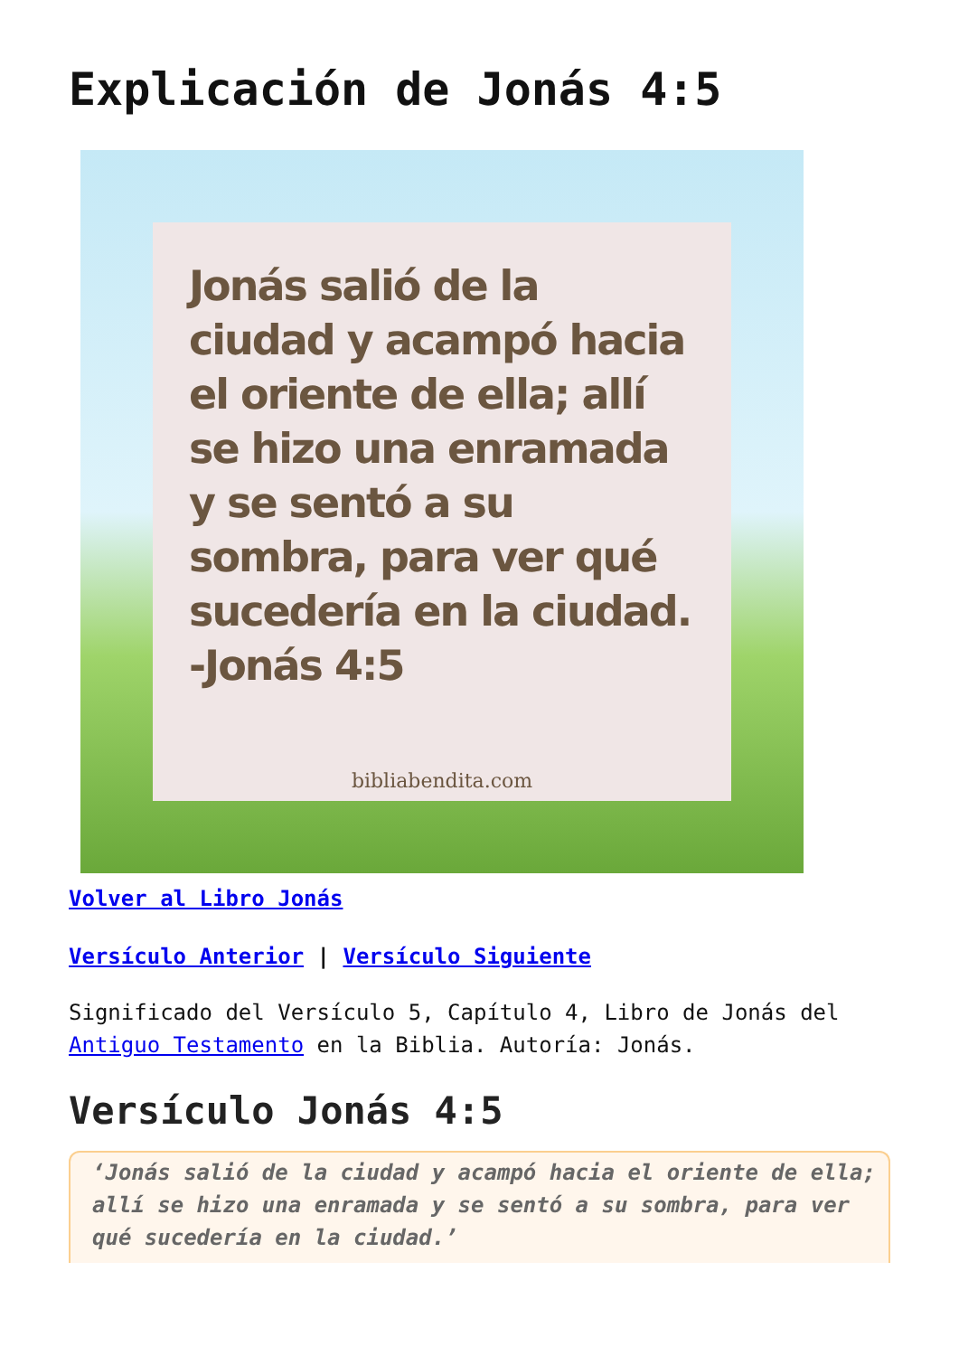Explicación de Jonás 4:5
Jonás salió de la ciudad y acampó hacia el oriente de ella; allí se hizo una enramada y se sentó a su sombra, para ver qué sucedería en la ciudad.
-Jonás 4:5
bibliabendita.com
Volver al Libro Jonás
Versículo Anterior | Versículo Siguiente
Significado del Versículo 5, Capítulo 4, Libro de Jonás del Antiguo Testamento en la Biblia. Autoría: Jonás.
Versículo Jonás 4:5
‘Jonás salió de la ciudad y acampó hacia el oriente de ella; allí se hizo una enramada y se sentó a su sombra, para ver qué sucedería en la ciudad.’